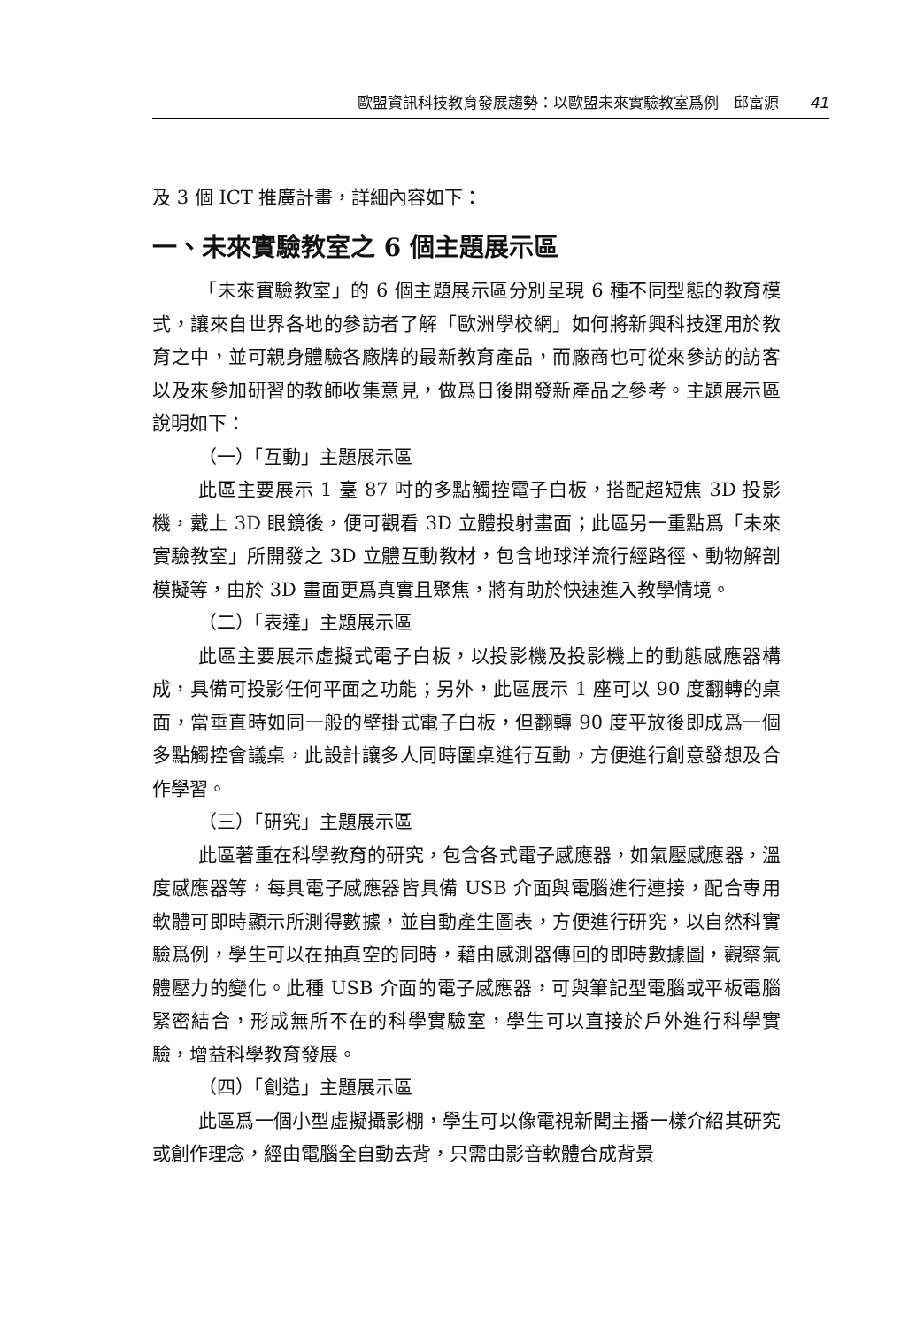歐盟資訊科技教育發展趨勢：以歐盟未來實驗教室爲例　邱富源 41
及 3 個 ICT 推廣計畫，詳細內容如下：
一、未來實驗教室之 6 個主題展示區
「未來實驗教室」的 6 個主題展示區分別呈現 6 種不同型態的教育模式，讓來自世界各地的參訪者了解「歐洲學校網」如何將新興科技運用於教育之中，並可親身體驗各廠牌的最新教育產品，而廠商也可從來參訪的訪客以及來參加研習的教師收集意見，做爲日後開發新產品之參考。主題展示區說明如下：
（一）「互動」主題展示區
此區主要展示 1 臺 87 吋的多點觸控電子白板，搭配超短焦 3D 投影機，戴上 3D 眼鏡後，便可觀看 3D 立體投射畫面；此區另一重點爲「未來實驗教室」所開發之 3D 立體互動教材，包含地球洋流行經路徑、動物解剖模擬等，由於 3D 畫面更爲真實且聚焦，將有助於快速進入教學情境。
（二）「表達」主題展示區
此區主要展示虛擬式電子白板，以投影機及投影機上的動態感應器構成，具備可投影任何平面之功能；另外，此區展示 1 座可以 90 度翻轉的桌面，當垂直時如同一般的壁掛式電子白板，但翻轉 90 度平放後即成爲一個多點觸控會議桌，此設計讓多人同時圍桌進行互動，方便進行創意發想及合作學習。
（三）「研究」主題展示區
此區著重在科學教育的研究，包含各式電子感應器，如氣壓感應器，溫度感應器等，每具電子感應器皆具備 USB 介面與電腦進行連接，配合專用軟體可即時顯示所測得數據，並自動產生圖表，方便進行研究，以自然科實驗爲例，學生可以在抽真空的同時，藉由感測器傳回的即時數據圖，觀察氣體壓力的變化。此種 USB 介面的電子感應器，可與筆記型電腦或平板電腦緊密結合，形成無所不在的科學實驗室，學生可以直接於戶外進行科學實驗，增益科學教育發展。
（四）「創造」主題展示區
此區爲一個小型虛擬攝影棚，學生可以像電視新聞主播一樣介紹其研究或創作理念，經由電腦全自動去背，只需由影音軟體合成背景